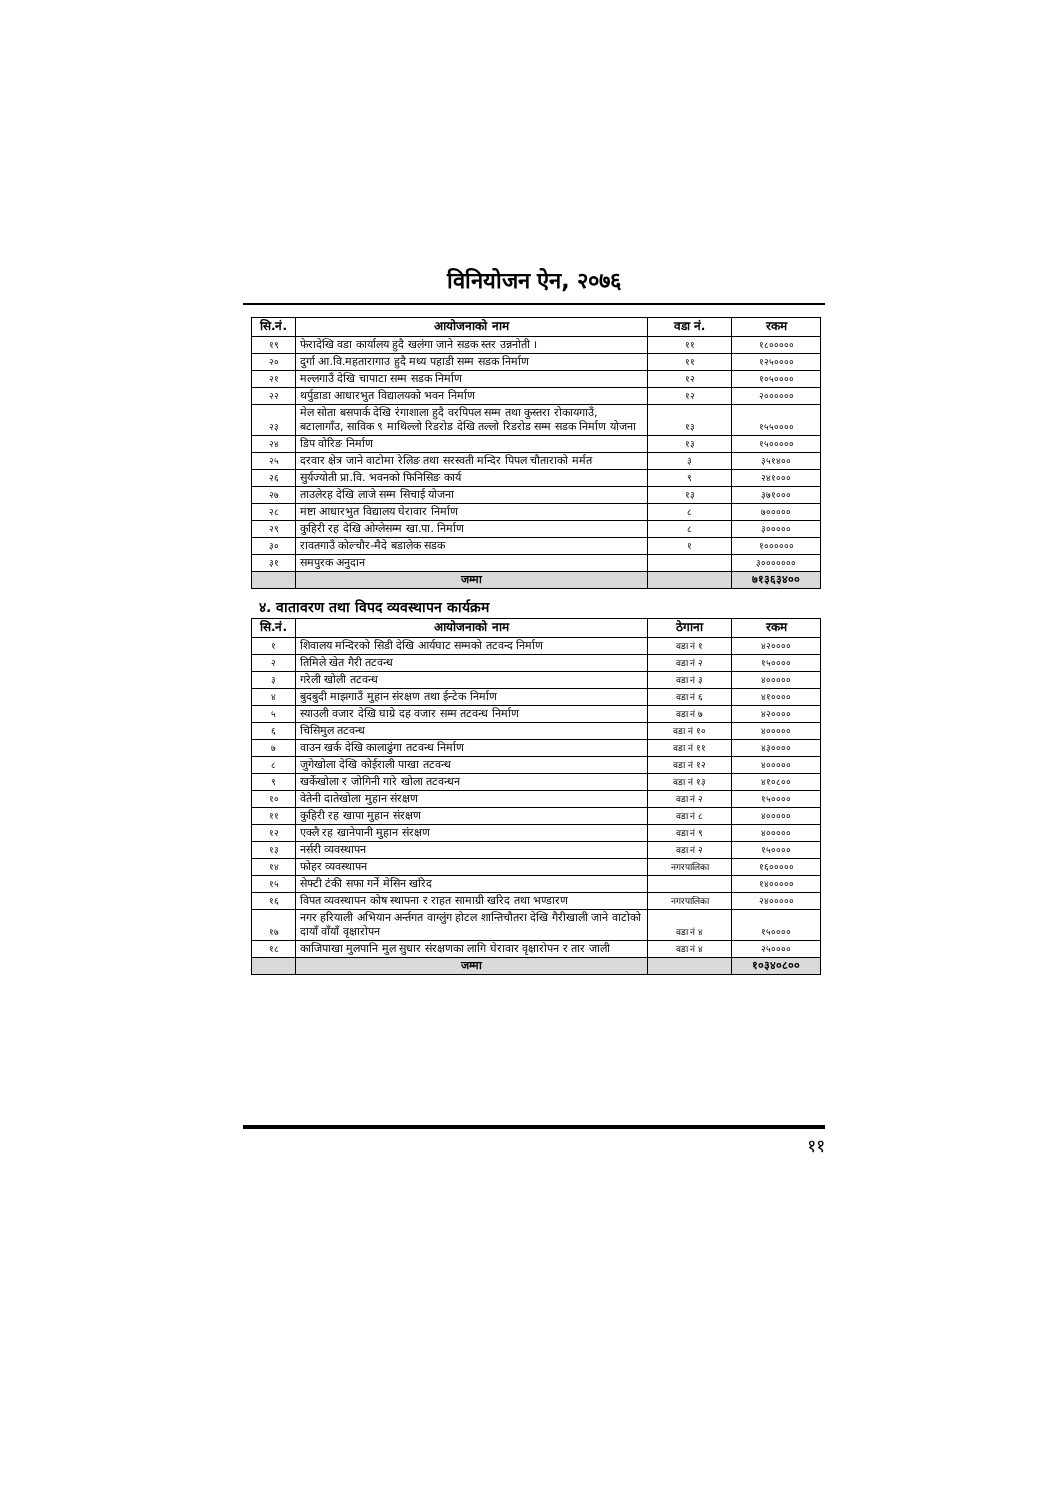विनियोजन ऐन, २०७६
| सि.नं. | आयोजनाको नाम | वडा नं. | रकम |
| --- | --- | --- | --- |
| १९ | फेरादेखि वडा कार्यालय हुदै खलंगा जाने सडक स्तर उन्ननोती । | ११ | १८००००० |
| २० | दुर्गा आ.वि.महतारागाउ हुदै मध्य पहाडी सम्म सडक निर्माण | ११ | १२५०००० |
| २१ | मल्लगाउँ देखि चापाटा सम्म सडक निर्माण | १२ | १०५०००० |
| २२ | थर्पुडाडा आधारभुत विद्यालयको भवन निर्माण | १२ | २०००००० |
| २३ | मेल सोता बसपार्क देखि रंगाशाला हुदै वरपिपल सम्म तथा कुस्तरा रोकायगाउँ, बटालागाँउ, साविक ९ माथिल्लो रिडरोड देखि तल्लो रिडरोड सम्म सडक निर्माण योजना | १३ | १५५०००० |
| २४ | डिप वोरिङ निर्माण | १३ | १५००००० |
| २५ | दरवार क्षेत्र जाने वाटोमा रेलिङ तथा सरस्वती मन्दिर पिपल चौताराको मर्मत | ३ | ३५१४०० |
| २६ | सुर्यज्योती प्रा.वि. भवनको फिनिसिङ कार्य | ९ | २४१००० |
| २७ | ताउलेरह देखि लाजे सम्म सिचाई योजना | १३ | ३७१००० |
| २८ | मष्टा आधारभुत विद्यालय घेरावार निर्माण | ८ | ७००००० |
| २९ | कुहिरी रह देखि ओग्लेसम्म खा.पा. निर्माण | ८ | ३००००० |
| ३० | रावतगाउँ कोल्चौर-मैदे बडालेक सडक | १ | १०००००० |
| ३१ | समपुरक अनुदान | | ३००००००० |
| | जम्मा | | ७१३६३४०० |
४. वातावरण तथा विपद व्यवस्थापन कार्यक्रम
| सि.नं. | आयोजनाको नाम | ठेगाना | रकम |
| --- | --- | --- | --- |
| १ | शिवालय मन्दिरको सिडी देखि आर्यघाट सम्मको तटवन्द निर्माण | वडा नं १ | ४२०००० |
| २ | तिमिले खेत गैरी तटवन्ध | वडा नं २ | १५०००० |
| ३ | गरेली खोली तटवन्ध | वडा नं ३ | ४००००० |
| ४ | बुदबुदी माझगाउँ मुहान संरक्षण तथा ईन्टेक निर्माण | वडा नं ६ | ४१०००० |
| ५ | स्याउली वजार देखि घाग्रे दह वजार सम्म तटवन्ध निर्माण | वडा नं ७ | ४२०००० |
| ६ | चिसिमुल तटवन्ध | वडा नं १० | ४००००० |
| ७ | वाउन खर्क देखि कालाढुंगा तटवन्ध निर्माण | वडा नं ११ | ४३०००० |
| ८ | जुगेखोला देखि कोईराली पाखा तटवन्ध | वडा नं १२ | ४००००० |
| ९ | खर्केखोला र जोगिनी गारे खोला तटवन्धन | वडा नं १३ | ४१०८०० |
| १० | वेतेनी दातेखोला मुहान संरक्षण | वडा नं २ | १५०००० |
| ११ | कुहिरी रह खापा मुहान संरक्षण | वडा नं ८ | ४००००० |
| १२ | एक्लै रह खानेपानी मुहान संरक्षण | वडा नं ९ | ४००००० |
| १३ | नर्सरी व्यवस्थापन | वडा नं २ | १५०००० |
| १४ | फोहर व्यवस्थापन | नगरपालिका | १६००००० |
| १५ | सेफ्टी टंकी सफा गर्ने मेसिन खरिद | | १४००००० |
| १६ | विपत व्यवस्थापन कोष स्थापना र राहत सामाग्री खरिद तथा भण्डारण | नगरपालिका | २४००००० |
| १७ | नगर हरियाली अभियान अर्न्तगत वाग्लुंग होटल शान्तिचौतरा देखि गैरीखाली जाने वाटोको दायाँ वाँयाँ वृक्षारोपन | वडा नं ४ | १५०००० |
| १८ | काजिपाखा मुलपानि मुल सुधार संरक्षणका लागि घेरावार वृक्षारोपन र तार जाली | वडा नं ४ | २५०००० |
| | जम्मा | | १०३४०८०० |
११